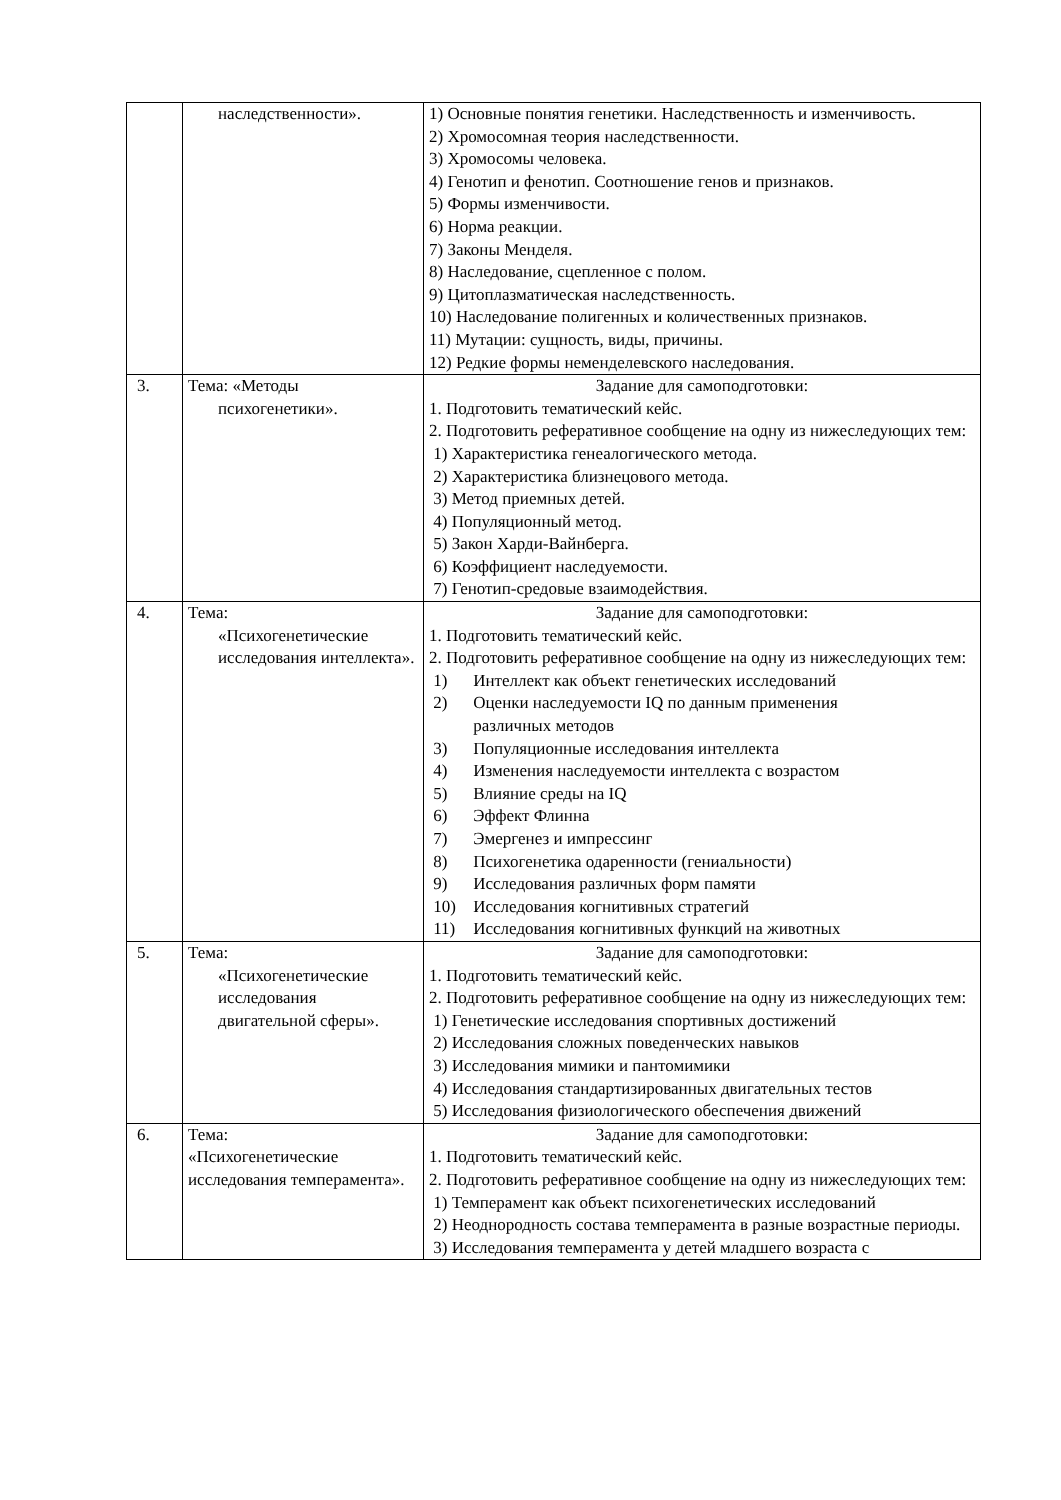| | наследственности». | 1) Основные понятия генетики. Наследственность и изменчивость. 2) Хромосомная теория наследственности. 3) Хромосомы человека. 4) Генотип и фенотип. Соотношение генов и признаков. 5) Формы изменчивости. 6) Норма реакции. 7) Законы Менделя. 8) Наследование, сцепленное с полом. 9) Цитоплазматическая наследственность. 10) Наследование полигенных и количественных признаков. 11) Мутации: сущность, виды, причины. 12) Редкие формы неменделевского наследования. |
| 3. | Тема: «Методы психогенетики». | Задание для самоподготовки: 1. Подготовить тематический кейс. 2. Подготовить реферативное сообщение на одну из нижеследующих тем: 1) Характеристика генеалогического метода. 2) Характеристика близнецового метода. 3) Метод приемных детей. 4) Популяционный метод. 5) Закон Харди-Вайнберга. 6) Коэффициент наследуемости. 7) Генотип-средовые взаимодействия. |
| 4. | Тема: «Психогенетические исследования интеллекта». | Задание для самоподготовки: 1. Подготовить тематический кейс. 2. Подготовить реферативное сообщение на одну из нижеследующих тем: 1) Интеллект как объект генетических исследований 2) Оценки наследуемости IQ по данным применения различных методов 3) Популяционные исследования интеллекта 4) Изменения наследуемости интеллекта с возрастом 5) Влияние среды на IQ 6) Эффект Флинна 7) Эмергенез и импрессинг 8) Психогенетика одаренности (гениальности) 9) Исследования различных форм памяти 10) Исследования когнитивных стратегий 11) Исследования когнитивных функций на животных |
| 5. | Тема: «Психогенетические исследования двигательной сферы». | Задание для самоподготовки: 1. Подготовить тематический кейс. 2. Подготовить реферативное сообщение на одну из нижеследующих тем: 1) Генетические исследования спортивных достижений 2) Исследования сложных поведенческих навыков 3) Исследования мимики и пантомимики 4) Исследования стандартизированных двигательных тестов 5) Исследования физиологического обеспечения движений |
| 6. | Тема: «Психогенетические исследования темперамента». | Задание для самоподготовки: 1. Подготовить тематический кейс. 2. Подготовить реферативное сообщение на одну из нижеследующих тем: 1) Темперамент как объект психогенетических исследований 2) Неоднородность состава темперамента в разные возрастные периоды. 3) Исследования темперамента у детей младшего возраста с |